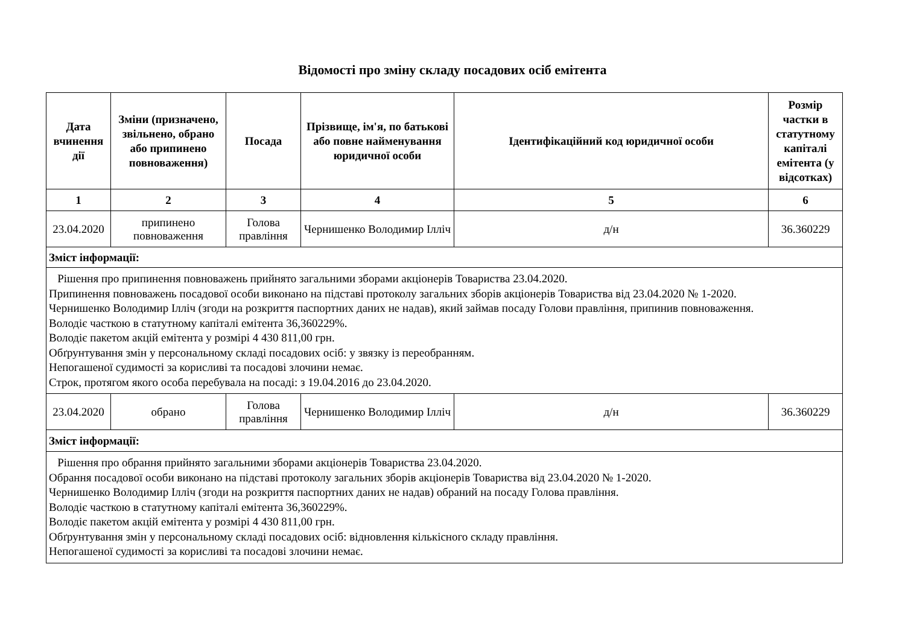Відомості про зміну складу посадових осіб емітента
| Дата вчинення дії | Зміни (призначено, звільнено, обрано або припинено повноваження) | Посада | Прізвище, ім'я, по батькові або повне найменування юридичної особи | Ідентифікаційний код юридичної особи | Розмір частки в статутному капіталі емітента (у відсотках) |
| --- | --- | --- | --- | --- | --- |
| 1 | 2 | 3 | 4 | 5 | 6 |
| 23.04.2020 | припинено повноваження | Голова правління | Чернишенко Володимир Ілліч | д/н | 36.360229 |
| Зміст інформації: | | | | | |
| Рішення про припинення повноважень прийнято загальними зборами акціонерів Товариства 23.04.2020. Припинення повноважень посадової особи виконано на підставі протоколу загальних зборів акціонерів Товариства від 23.04.2020 № 1-2020. Чернишенко Володимир Ілліч (згоди на розкриття паспортних даних не надав), який займав посаду Голови правління, припинив повноваження. Володіє часткою в статутному капіталі емітента 36,360229%. Володіє пакетом акцій емітента у розмірі 4 430 811,00 грн. Обґрунтування змін у персональному складі посадових осіб: у звязку із переобранням. Непогашеної судимості за корисливі та посадові злочини немає. Строк, протягом якого особа перебувала на посаді: з 19.04.2016 до 23.04.2020. | | | | | |
| 23.04.2020 | обрано | Голова правління | Чернишенко Володимир Ілліч | д/н | 36.360229 |
| Зміст інформації: | | | | | |
| Рішення про обрання прийнято загальними зборами акціонерів Товариства 23.04.2020. Обрання посадової особи виконано на підставі протоколу загальних зборів акціонерів Товариства від 23.04.2020 № 1-2020. Чернишенко Володимир Ілліч (згоди на розкриття паспортних даних не надав) обраний на посаду Голова правління. Володіє часткою в статутному капіталі емітента 36,360229%. Володіє пакетом акцій емітента у розмірі 4 430 811,00 грн. Обґрунтування змін у персональному складі посадових осіб: відновлення кількісного складу правління. Непогашеної судимості за корисливі та посадові злочини немає. | | | | | |